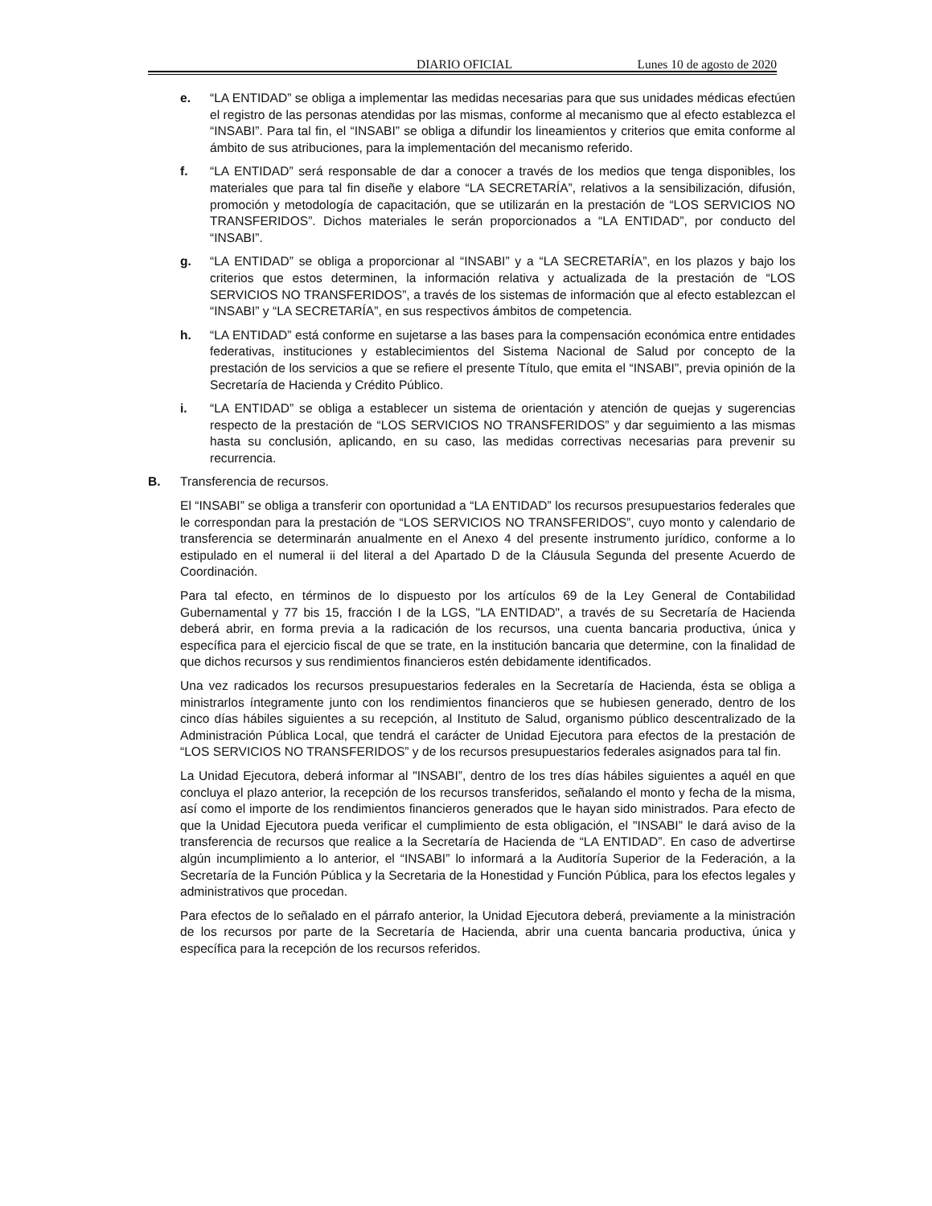DIARIO OFICIAL Lunes 10 de agosto de 2020
e. “LA ENTIDAD” se obliga a implementar las medidas necesarias para que sus unidades médicas efectúen el registro de las personas atendidas por las mismas, conforme al mecanismo que al efecto establezca el “INSABI”. Para tal fin, el “INSABI” se obliga a difundir los lineamientos y criterios que emita conforme al ámbito de sus atribuciones, para la implementación del mecanismo referido.
f. “LA ENTIDAD” será responsable de dar a conocer a través de los medios que tenga disponibles, los materiales que para tal fin diseñe y elabore “LA SECRETARÍA”, relativos a la sensibilización, difusión, promoción y metodología de capacitación, que se utilizarán en la prestación de “LOS SERVICIOS NO TRANSFERIDOS”. Dichos materiales le serán proporcionados a “LA ENTIDAD”, por conducto del “INSABI”.
g. “LA ENTIDAD” se obliga a proporcionar al “INSABI” y a “LA SECRETARÍA”, en los plazos y bajo los criterios que estos determinen, la información relativa y actualizada de la prestación de “LOS SERVICIOS NO TRANSFERIDOS”, a través de los sistemas de información que al efecto establezcan el “INSABI” y “LA SECRETARÍA”, en sus respectivos ámbitos de competencia.
h. “LA ENTIDAD” está conforme en sujetarse a las bases para la compensación económica entre entidades federativas, instituciones y establecimientos del Sistema Nacional de Salud por concepto de la prestación de los servicios a que se refiere el presente Título, que emita el “INSABI”, previa opinión de la Secretaría de Hacienda y Crédito Público.
i. “LA ENTIDAD” se obliga a establecer un sistema de orientación y atención de quejas y sugerencias respecto de la prestación de “LOS SERVICIOS NO TRANSFERIDOS” y dar seguimiento a las mismas hasta su conclusión, aplicando, en su caso, las medidas correctivas necesarias para prevenir su recurrencia.
B. Transferencia de recursos.
El “INSABI” se obliga a transferir con oportunidad a “LA ENTIDAD” los recursos presupuestarios federales que le correspondan para la prestación de “LOS SERVICIOS NO TRANSFERIDOS”, cuyo monto y calendario de transferencia se determinarán anualmente en el Anexo 4 del presente instrumento jurídico, conforme a lo estipulado en el numeral ii del literal a del Apartado D de la Cláusula Segunda del presente Acuerdo de Coordinación.
Para tal efecto, en términos de lo dispuesto por los artículos 69 de la Ley General de Contabilidad Gubernamental y 77 bis 15, fracción I de la LGS, "LA ENTIDAD", a través de su Secretaría de Hacienda deberá abrir, en forma previa a la radicación de los recursos, una cuenta bancaria productiva, única y específica para el ejercicio fiscal de que se trate, en la institución bancaria que determine, con la finalidad de que dichos recursos y sus rendimientos financieros estén debidamente identificados.
Una vez radicados los recursos presupuestarios federales en la Secretaría de Hacienda, ésta se obliga a ministrarlos íntegramente junto con los rendimientos financieros que se hubiesen generado, dentro de los cinco días hábiles siguientes a su recepción, al Instituto de Salud, organismo público descentralizado de la Administración Pública Local, que tendrá el carácter de Unidad Ejecutora para efectos de la prestación de “LOS SERVICIOS NO TRANSFERIDOS” y de los recursos presupuestarios federales asignados para tal fin.
La Unidad Ejecutora, deberá informar al "INSABI”, dentro de los tres días hábiles siguientes a aquél en que concluya el plazo anterior, la recepción de los recursos transferidos, señalando el monto y fecha de la misma, así como el importe de los rendimientos financieros generados que le hayan sido ministrados. Para efecto de que la Unidad Ejecutora pueda verificar el cumplimiento de esta obligación, el "INSABI” le dará aviso de la transferencia de recursos que realice a la Secretaría de Hacienda de “LA ENTIDAD”. En caso de advertirse algún incumplimiento a lo anterior, el “INSABI” lo informará a la Auditoría Superior de la Federación, a la Secretaría de la Función Pública y la Secretaria de la Honestidad y Función Pública, para los efectos legales y administrativos que procedan.
Para efectos de lo señalado en el párrafo anterior, la Unidad Ejecutora deberá, previamente a la ministración de los recursos por parte de la Secretaría de Hacienda, abrir una cuenta bancaria productiva, única y específica para la recepción de los recursos referidos.